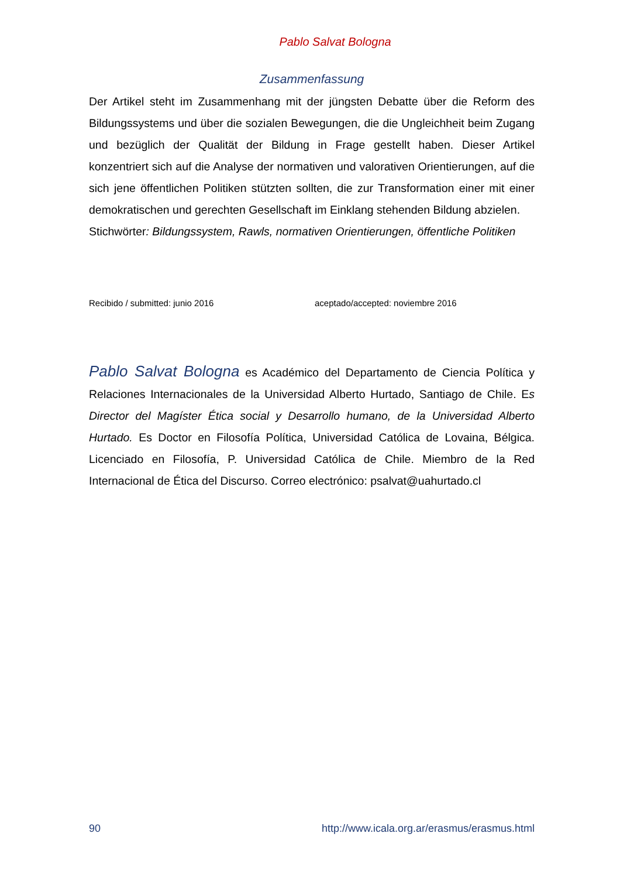Pablo Salvat Bologna
Zusammenfassung
Der Artikel steht im Zusammenhang mit der jüngsten Debatte über die Reform des Bildungssystems und über die sozialen Bewegungen, die die Ungleichheit beim Zugang und bezüglich der Qualität der Bildung in Frage gestellt haben. Dieser Artikel konzentriert sich auf die Analyse der normativen und valorativen Orientierungen, auf die sich jene öffentlichen Politiken stützten sollten, die zur Transformation einer mit einer demokratischen und gerechten Gesellschaft im Einklang stehenden Bildung abzielen.
Stichwörter: Bildungssystem, Rawls, normativen Orientierungen, öffentliche Politiken
Recibido / submitted: junio 2016 aceptado/accepted: noviembre 2016
Pablo Salvat Bologna es Académico del Departamento de Ciencia Política y Relaciones Internacionales de la Universidad Alberto Hurtado, Santiago de Chile. Es Director del Magíster Ética social y Desarrollo humano, de la Universidad Alberto Hurtado. Es Doctor en Filosofía Política, Universidad Católica de Lovaina, Bélgica. Licenciado en Filosofía, P. Universidad Católica de Chile. Miembro de la Red Internacional de Ética del Discurso. Correo electrónico: psalvat@uahurtado.cl
90 http://www.icala.org.ar/erasmus/erasmus.html